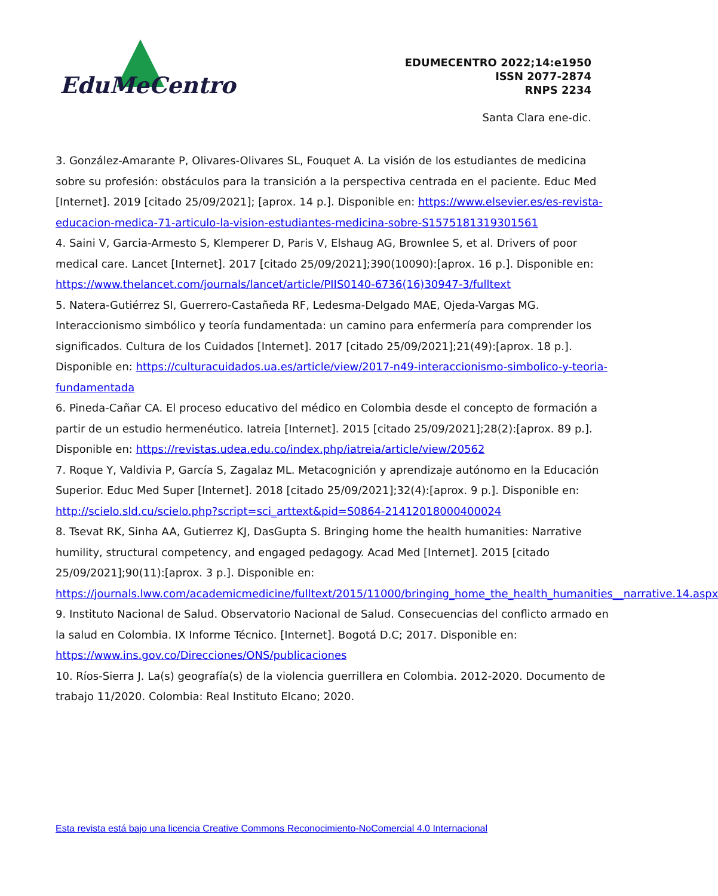EduMeCentro
EDUMECENTRO 2022;14:e1950
ISSN 2077-2874
RNPS 2234
Santa Clara ene-dic.
3. González-Amarante P, Olivares-Olivares SL, Fouquet A. La visión de los estudiantes de medicina sobre su profesión: obstáculos para la transición a la perspectiva centrada en el paciente. Educ Med [Internet]. 2019 [citado 25/09/2021]; [aprox. 14 p.]. Disponible en: https://www.elsevier.es/es-revista-educacion-medica-71-articulo-la-vision-estudiantes-medicina-sobre-S1575181319301561
4. Saini V, Garcia-Armesto S, Klemperer D, Paris V, Elshaug AG, Brownlee S, et al. Drivers of poor medical care. Lancet [Internet]. 2017 [citado 25/09/2021];390(10090):[aprox. 16 p.]. Disponible en: https://www.thelancet.com/journals/lancet/article/PIIS0140-6736(16)30947-3/fulltext
5. Natera-Gutiérrez SI, Guerrero-Castañeda RF, Ledesma-Delgado MAE, Ojeda-Vargas MG. Interaccionismo simbólico y teoría fundamentada: un camino para enfermería para comprender los significados. Cultura de los Cuidados [Internet]. 2017 [citado 25/09/2021];21(49):[aprox. 18 p.]. Disponible en: https://culturacuidados.ua.es/article/view/2017-n49-interaccionismo-simbolico-y-teoria-fundamentada
6. Pineda-Cañar CA. El proceso educativo del médico en Colombia desde el concepto de formación a partir de un estudio hermenéutico. Iatreia [Internet]. 2015 [citado 25/09/2021];28(2):[aprox. 89 p.]. Disponible en: https://revistas.udea.edu.co/index.php/iatreia/article/view/20562
7. Roque Y, Valdivia P, García S, Zagalaz ML. Metacognición y aprendizaje autónomo en la Educación Superior. Educ Med Super [Internet]. 2018 [citado 25/09/2021];32(4):[aprox. 9 p.]. Disponible en: http://scielo.sld.cu/scielo.php?script=sci_arttext&pid=S0864-21412018000400024
8. Tsevat RK, Sinha AA, Gutierrez KJ, DasGupta S. Bringing home the health humanities: Narrative humility, structural competency, and engaged pedagogy. Acad Med [Internet]. 2015 [citado 25/09/2021];90(11):[aprox. 3 p.]. Disponible en: https://journals.lww.com/academicmedicine/fulltext/2015/11000/bringing_home_the_health_humanities__narrative.14.aspx
9. Instituto Nacional de Salud. Observatorio Nacional de Salud. Consecuencias del conflicto armado en la salud en Colombia. IX Informe Técnico. [Internet]. Bogotá D.C; 2017. Disponible en: https://www.ins.gov.co/Direcciones/ONS/publicaciones
10. Ríos-Sierra J. La(s) geografía(s) de la violencia guerrillera en Colombia. 2012-2020. Documento de trabajo 11/2020. Colombia: Real Instituto Elcano; 2020.
Esta revista está bajo una licencia Creative Commons Reconocimiento-NoComercial 4.0 Internacional